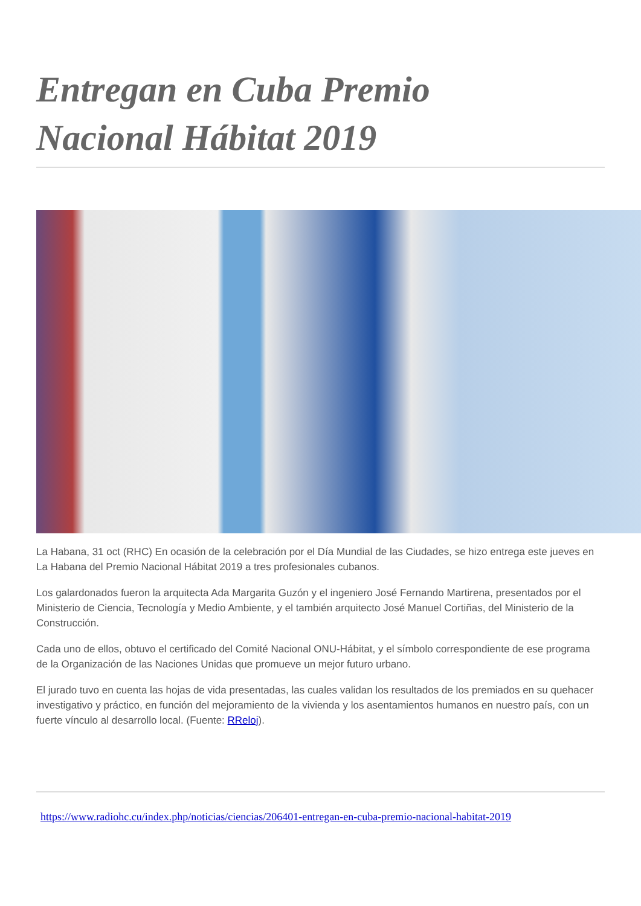Entregan en Cuba Premio
Nacional Hábitat 2019
La Habana, 31 oct (RHC) En ocasión de la celebración por el Día Mundial de las Ciudades, se hizo entrega este jueves en La Habana del Premio Nacional Hábitat 2019 a tres profesionales cubanos.
Los galardonados fueron la arquitecta Ada Margarita Guzón y el ingeniero José Fernando Martirena, presentados por el Ministerio de Ciencia, Tecnología y Medio Ambiente, y el también arquitecto José Manuel Cortiñas, del Ministerio de la Construcción.
Cada uno de ellos, obtuvo el certificado del Comité Nacional ONU-Hábitat, y el símbolo correspondiente de ese programa de la Organización de las Naciones Unidas que promueve un mejor futuro urbano.
El jurado tuvo en cuenta las hojas de vida presentadas, las cuales validan los resultados de los premiados en su quehacer investigativo y práctico, en función del mejoramiento de la vivienda y los asentamientos humanos en nuestro país, con un fuerte vínculo al desarrollo local. (Fuente: RReloj).
https://www.radiohc.cu/index.php/noticias/ciencias/206401-entregan-en-cuba-premio-nacional-habitat-2019